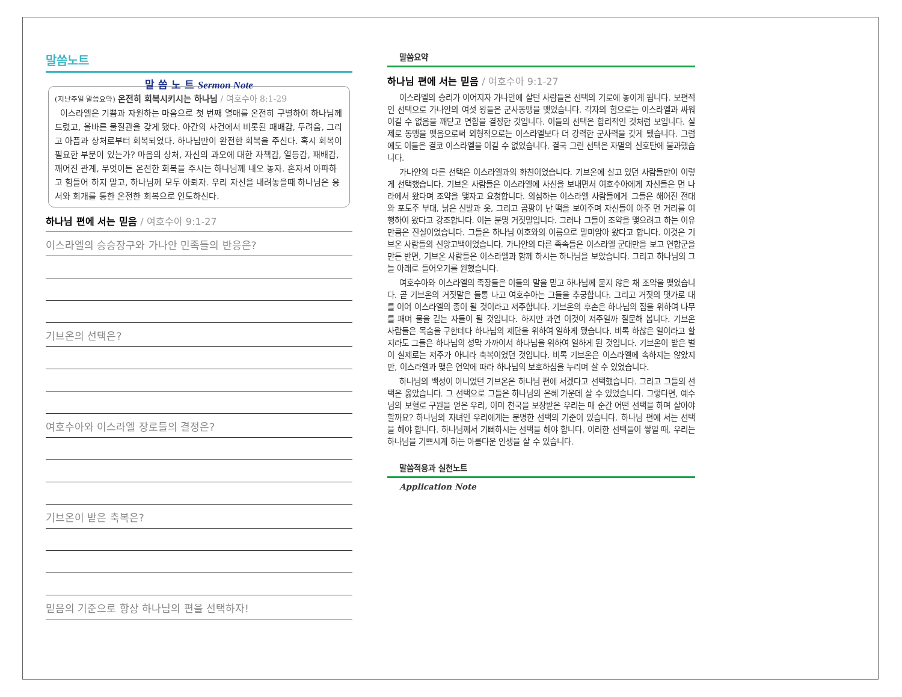말씀노트
말 씀 노 트 Sermon Note
(지난주일 말씀요약) 온전히 회복시키시는 하나님 / 여호수아 8:1-29
이스라엘은 기쁨과 자원하는 마음으로 첫 번째 열매를 온전히 구별하여 하나님께 드렸고, 올바른 물질관을 갖게 됐다. 아간의 사건에서 비롯된 패배감, 두려움, 그리고 아픔과 상처로부터 회복되었다. 하나님만이 완전한 회복을 주신다. 혹시 회복이 필요한 부분이 있는가? 마음의 상처, 자신의 과오에 대한 자책감, 열등감, 패배감, 깨어진 관계, 무엇이든 온전한 회복을 주시는 하나님께 내오 놓자. 혼자서 아파하고 힘들어 하지 말고, 하나님께 모두 아뢰자. 우리 자신을 내려놓을때 하나님은 용서와 회개를 통한 온전한 회복으로 인도하신다.
하나님 편에 서는 믿음 / 여호수아 9:1-27
이스라엘의 승승장구와 가나안 민족들의 반응은?
기브온의 선택은?
여호수아와 이스라엘 장로들의 결정은?
기브온이 받은 축복은?
믿음의 기준으로 항상 하나님의 편을 선택하자!
말씀요약
하나님 편에 서는 믿음 / 여호수아 9:1-27
이스라엘의 승리가 이어지자 가나안에 살던 사람들은 선택의 기로에 놓이게 됩니다. 보편적인 선택으로 가나안의 여섯 왕들은 군사동맹을 맺었습니다. 각자의 힘으로는 이스라엘과 싸워 이길 수 없음을 깨닫고 연합을 결정한 것입니다. 이들의 선택은 합리적인 것처럼 보입니다. 실제로 동맹을 맺음으로써 외형적으로는 이스라엘보다 더 강력한 군사력을 갖게 됐습니다. 그럼에도 이들은 결코 이스라엘을 이길 수 없었습니다. 결국 그런 선택은 자멸의 신호탄에 불과했습니다.
가나안의 다른 선택은 이스라엘과의 화친이었습니다. 기브온에 살고 있던 사람들만이 이렇게 선택했습니다. 기브온 사람들은 이스라엘에 사신을 보내면서 여호수아에게 자신들은 먼 나라에서 왔다며 조약을 맺자고 요청합니다. 의심하는 이스라엘 사람들에게 그들은 해어진 전대와 포도주 부대, 낡은 신발과 옷, 그리고 곰팡이 난 떡을 보여주며 자신들이 아주 먼 거리를 여행하여 왔다고 강조합니다. 이는 분명 거짓말입니다. 그러나 그들이 조약을 맺으려고 하는 이유만큼은 진실이었습니다. 그들은 하나님 여호와의 이름으로 말미암아 왔다고 합니다. 이것은 기브온 사람들의 신앙고백이었습니다. 가나안의 다른 족속들은 이스라엘 군대만을 보고 연합군을 만든 반면, 기브온 사람들은 이스라엘과 함께 하시는 하나님을 보았습니다. 그리고 하나님의 그늘 아래로 들어오기를 원했습니다.
여호수아와 이스라엘의 족장들은 이들의 말을 믿고 하나님께 묻지 않은 채 조약을 맺었습니다. 곧 기브온의 거짓말은 들통 나고 여호수아는 그들을 추궁합니다. 그리고 거짓의 댓가로 대를 이어 이스라엘의 종이 될 것이라고 저주합니다. 기브온의 후손은 하나님의 집을 위하여 나무를 패며 물을 긷는 자들이 될 것입니다. 하지만 과연 이것이 저주일까 질문해 봅니다. 기브온 사람들은 목숨을 구한데다 하나님의 제단을 위하여 일하게 됐습니다. 비록 하찮은 일이라고 할지라도 그들은 하나님의 성막 가까이서 하나님을 위하여 일하게 된 것입니다. 기브온이 받은 벌이 실제로는 저주가 아니라 축복이었던 것입니다. 비록 기브온은 이스라엘에 속하지는 않았지만, 이스라엘과 맺은 언약에 따라 하나님의 보호하심을 누리며 살 수 있었습니다.
하나님의 백성이 아니었던 기브온은 하나님 편에 서겠다고 선택했습니다. 그리고 그들의 선택은 옳았습니다. 그 선택으로 그들은 하나님의 은혜 가운데 살 수 있었습니다. 그렇다면, 예수님의 보혈로 구원을 얻은 우리, 이미 천국을 보장받은 우리는 매 순간 어떤 선택을 하며 살아야할까요? 하나님의 자녀인 우리에게는 분명한 선택의 기준이 있습니다. 하나님 편에 서는 선택을 해야 합니다. 하나님께서 기뻐하시는 선택을 해야 합니다. 이러한 선택들이 쌓일 때, 우리는 하나님을 기쁘시게 하는 아름다운 인생을 살 수 있습니다.
말씀적용과 실천노트
Application Note